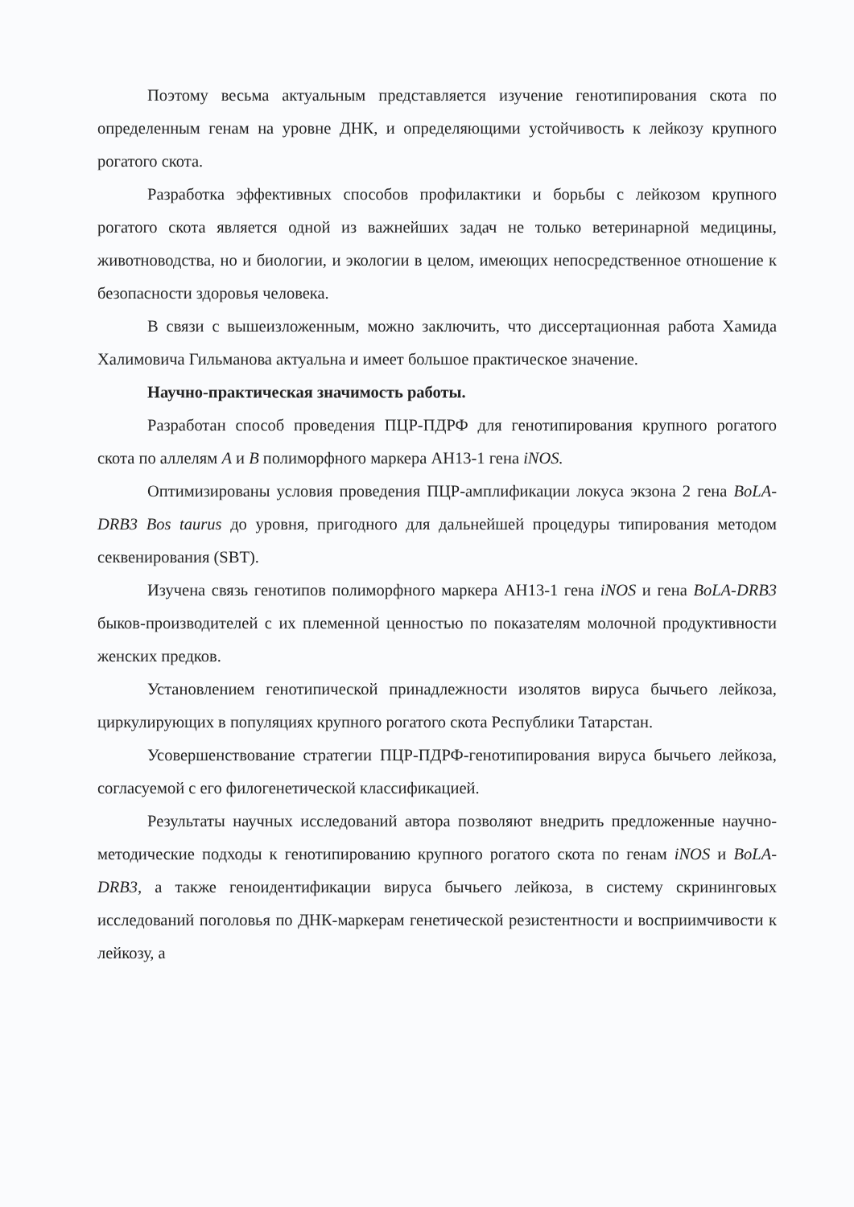Поэтому весьма актуальным представляется изучение генотипирования скота по определенным генам на уровне ДНК, и определяющими устойчивость к лейкозу крупного рогатого скота.
Разработка эффективных способов профилактики и борьбы с лейкозом крупного рогатого скота является одной из важнейших задач не только ветеринарной медицины, животноводства, но и биологии, и экологии в целом, имеющих непосредственное отношение к безопасности здоровья человека.
В связи с вышеизложенным, можно заключить, что диссертационная работа Хамида Халимовича Гильманова актуальна и имеет большое практическое значение.
Научно-практическая значимость работы.
Разработан способ проведения ПЦР-ПДРФ для генотипирования крупного рогатого скота по аллелям A и B полиморфного маркера AH13-1 гена iNOS.
Оптимизированы условия проведения ПЦР-амплификации локуса экзона 2 гена BoLA-DRB3 Bos taurus до уровня, пригодного для дальнейшей процедуры типирования методом секвенирования (SBT).
Изучена связь генотипов полиморфного маркера AH13-1 гена iNOS и гена BoLA-DRB3 быков-производителей с их племенной ценностью по показателям молочной продуктивности женских предков.
Установлением генотипической принадлежности изолятов вируса бычьего лейкоза, циркулирующих в популяциях крупного рогатого скота Республики Татарстан.
Усовершенствование стратегии ПЦР-ПДРФ-генотипирования вируса бычьего лейкоза, согласуемой с его филогенетической классификацией.
Результаты научных исследований автора позволяют внедрить предложенные научно-методические подходы к генотипированию крупного рогатого скота по генам iNOS и BoLA-DRB3, а также геноидентификации вируса бычьего лейкоза, в систему скрининговых исследований поголовья по ДНК-маркерам генетической резистентности и восприимчивости к лейкозу, а